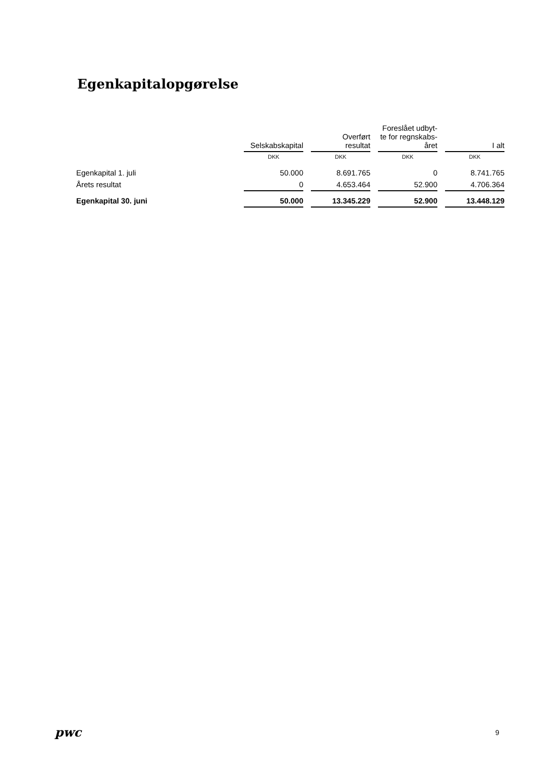Egenkapitalopgørelse
| | Selskabskapital | | Overført resultat | | Foreslået udbyt- te for regnskabs- året | | I alt |
| --- | --- | --- | --- | --- | --- | --- | --- |
| | DKK | | DKK | | DKK | | DKK |
| Egenkapital 1. juli | 50.000 | | 8.691.765 | | 0 | | 8.741.765 |
| Årets resultat | 0 | | 4.653.464 | | 52.900 | | 4.706.364 |
| Egenkapital 30. juni | 50.000 | | 13.345.229 | | 52.900 | | 13.448.129 |
pwc 9